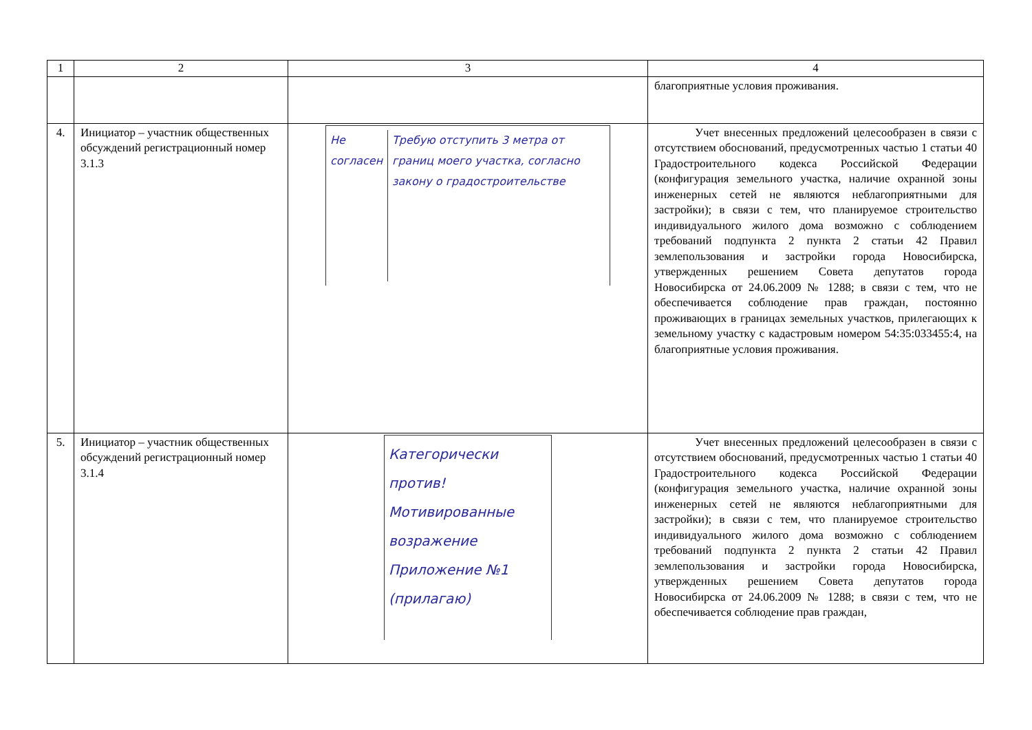| 1 | 2 | 3 | 4 |
| --- | --- | --- | --- |
| | | | благоприятные условия проживания. |
| 4. | Инициатор – участник общественных обсуждений регистрационный номер 3.1.3 | Не согласен Требую отступить 3 метра от границ моего участка, согласно закону о градостроительстве | Учет внесенных предложений целесообразен в связи с отсутствием обоснований, предусмотренных частью 1 статьи 40 Градостроительного кодекса Российской Федерации (конфигурация земельного участка, наличие охранной зоны инженерных сетей не являются неблагоприятными для застройки); в связи с тем, что планируемое строительство индивидуального жилого дома возможно с соблюдением требований подпункта 2 пункта 2 статьи 42 Правил землепользования и застройки города Новосибирска, утвержденных решением Совета депутатов города Новосибирска от 24.06.2009 № 1288; в связи с тем, что не обеспечивается соблюдение прав граждан, постоянно проживающих в границах земельных участков, прилегающих к земельному участку с кадастровым номером 54:35:033455:4, на благоприятные условия проживания. |
| 5. | Инициатор – участник общественных обсуждений регистрационный номер 3.1.4 | Категорически против! Мотивированные возражение Приложение №1 (прилагаю) | Учет внесенных предложений целесообразен в связи с отсутствием обоснований, предусмотренных частью 1 статьи 40 Градостроительного кодекса Российской Федерации (конфигурация земельного участка, наличие охранной зоны инженерных сетей не являются неблагоприятными для застройки); в связи с тем, что планируемое строительство индивидуального жилого дома возможно с соблюдением требований подпункта 2 пункта 2 статьи 42 Правил землепользования и застройки города Новосибирска, утвержденных решением Совета депутатов города Новосибирска от 24.06.2009 № 1288; в связи с тем, что не обеспечивается соблюдение прав граждан, |